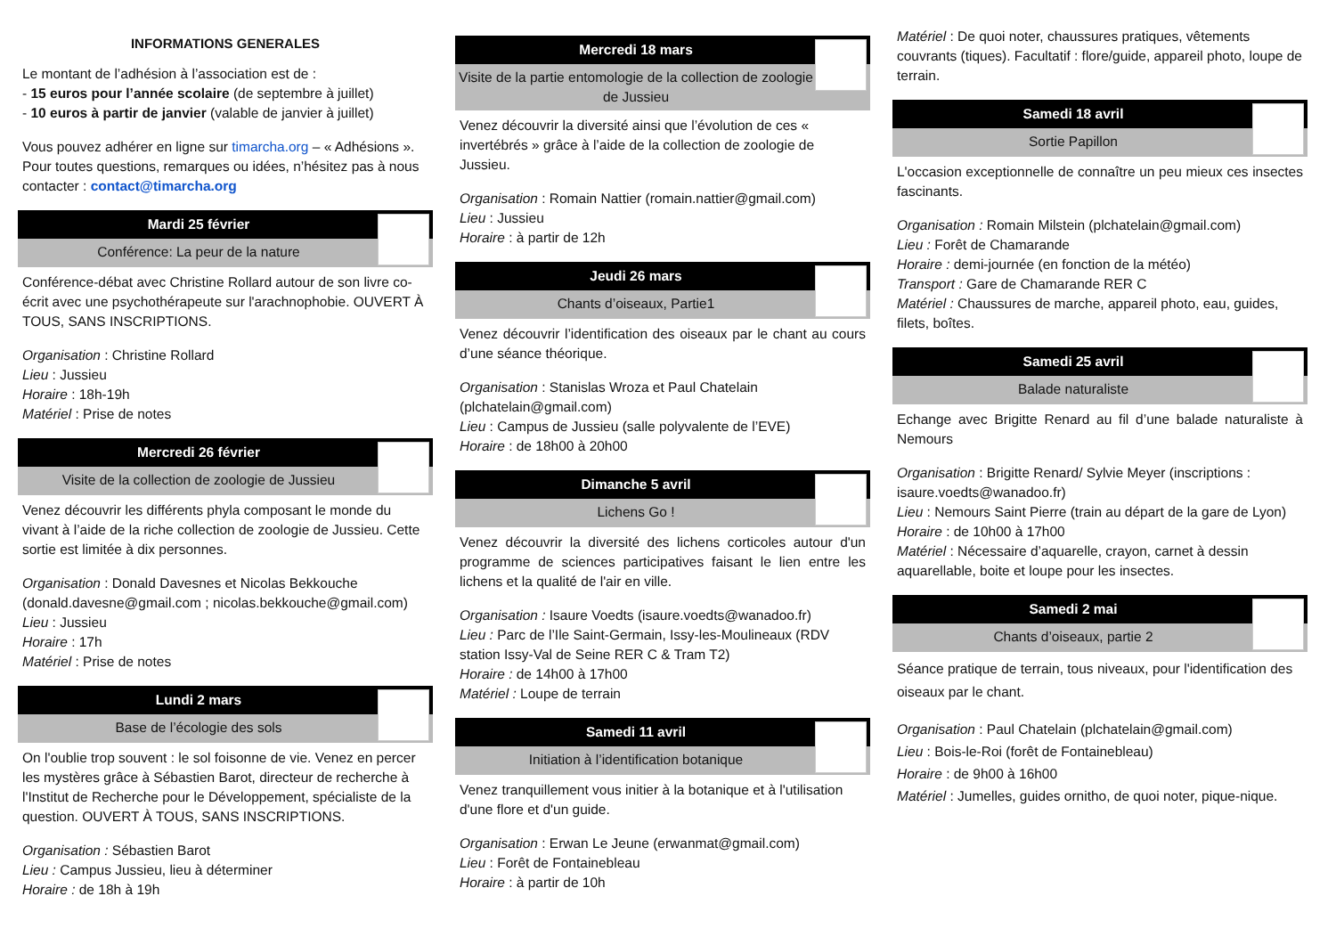INFORMATIONS GENERALES
Le montant de l’adhésion à l’association est de :
- 15 euros pour l’année scolaire (de septembre à juillet)
- 10 euros à partir de janvier (valable de janvier à juillet)
Vous pouvez adhérer en ligne sur timarcha.org – « Adhésions ». Pour toutes questions, remarques ou idées, n’hésitez pas à nous contacter : contact@timarcha.org
Mardi 25 février
Conférence: La peur de la nature
Conférence-débat avec Christine Rollard autour de son livre co-écrit avec une psychothérapeute sur l'arachnophobie. OUVERT À TOUS, SANS INSCRIPTIONS.
Organisation : Christine Rollard
Lieu : Jussieu
Horaire : 18h-19h
Matériel : Prise de notes
Mercredi 26 février
Visite de la collection de zoologie de Jussieu
Venez découvrir les différents phyla composant le monde du vivant à l’aide de la riche collection de zoologie de Jussieu. Cette sortie est limitée à dix personnes.
Organisation : Donald Davesnes et Nicolas Bekkouche (donald.davesne@gmail.com ; nicolas.bekkouche@gmail.com)
Lieu : Jussieu
Horaire : 17h
Matériel : Prise de notes
Lundi 2 mars
Base de l’écologie des sols
On l'oublie trop souvent : le sol foisonne de vie. Venez en percer les mystères grâce à Sébastien Barot, directeur de recherche à l'Institut de Recherche pour le Développement, spécialiste de la question. OUVERT À TOUS, SANS INSCRIPTIONS.
Organisation : Sébastien Barot
Lieu : Campus Jussieu, lieu à déterminer
Horaire : de 18h à 19h
Mercredi 18 mars
Visite de la partie entomologie de la collection de zoologie de Jussieu
Venez découvrir la diversité ainsi que l’évolution de ces « invertébrés » grâce à l’aide de la collection de zoologie de Jussieu.
Organisation : Romain Nattier (romain.nattier@gmail.com)
Lieu : Jussieu
Horaire : à partir de 12h
Jeudi 26 mars
Chants d’oiseaux, Partie1
Venez découvrir l’identification des oiseaux par le chant au cours d’une séance théorique.
Organisation : Stanislas Wroza et Paul Chatelain (plchatelain@gmail.com)
Lieu : Campus de Jussieu (salle polyvalente de l’EVE)
Horaire : de 18h00 à 20h00
Dimanche 5 avril
Lichens Go !
Venez découvrir la diversité des lichens corticoles autour d'un programme de sciences participatives faisant le lien entre les lichens et la qualité de l'air en ville.
Organisation : Isaure Voedts (isaure.voedts@wanadoo.fr)
Lieu : Parc de l’Ile Saint-Germain, Issy-les-Moulineaux (RDV station Issy-Val de Seine RER C & Tram T2)
Horaire : de 14h00 à 17h00
Matériel : Loupe de terrain
Samedi 11 avril
Initiation à l’identification botanique
Venez tranquillement vous initier à la botanique et à l'utilisation d'une flore et d'un guide.
Organisation : Erwan Le Jeune (erwanmat@gmail.com)
Lieu : Forêt de Fontainebleau
Horaire : à partir de 10h
Matériel : De quoi noter, chaussures pratiques, vêtements couvrants (tiques). Facultatif : flore/guide, appareil photo, loupe de terrain.
Samedi 18 avril
Sortie Papillon
L'occasion exceptionnelle de connaître un peu mieux ces insectes fascinants.
Organisation : Romain Milstein (plchatelain@gmail.com)
Lieu : Forêt de Chamarande
Horaire : demi-journée (en fonction de la météo)
Transport : Gare de Chamarande RER C
Matériel : Chaussures de marche, appareil photo, eau, guides, filets, boîtes.
Samedi 25 avril
Balade naturaliste
Echange avec Brigitte Renard au fil d’une balade naturaliste à Nemours
Organisation : Brigitte Renard/ Sylvie Meyer (inscriptions : isaure.voedts@wanadoo.fr)
Lieu : Nemours Saint Pierre (train au départ de la gare de Lyon)
Horaire : de 10h00 à 17h00
Matériel : Nécessaire d’aquarelle, crayon, carnet à dessin aquarellable, boite et loupe pour les insectes.
Samedi 2 mai
Chants d’oiseaux, partie 2
Séance pratique de terrain, tous niveaux, pour l'identification des oiseaux par le chant.
Organisation : Paul Chatelain (plchatelain@gmail.com)
Lieu : Bois-le-Roi (forêt de Fontainebleau)
Horaire : de 9h00 à 16h00
Matériel : Jumelles, guides ornitho, de quoi noter, pique-nique.